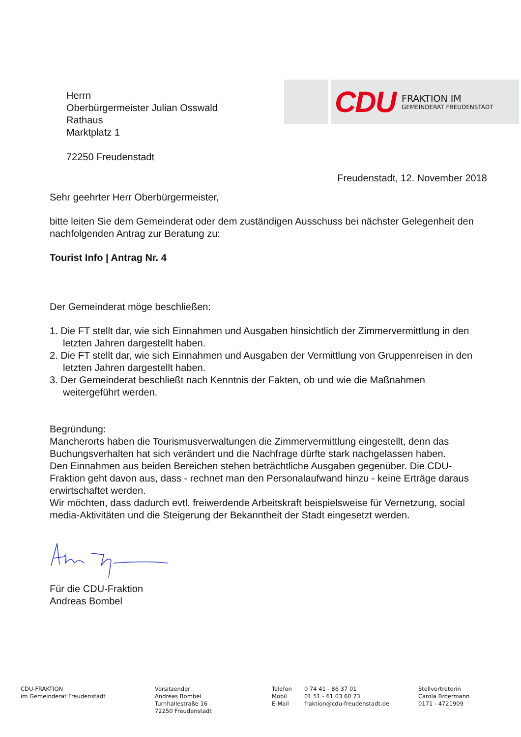CDU
FRAKTION IM
GEMEINDERAT FREUDENSTADT
Herrn
Oberbürgermeister Julian Osswald
Rathaus
Marktplatz 1
72250 Freudenstadt
Freudenstadt, 12. November 2018
Sehr geehrter Herr Oberbürgermeister,
bitte leiten Sie dem Gemeinderat oder dem zuständigen Ausschuss bei nächster Gelegenheit den nachfolgenden Antrag zur Beratung zu:
Tourist Info | Antrag Nr. 4
Der Gemeinderat möge beschließen:
1. Die FT stellt dar, wie sich Einnahmen und Ausgaben hinsichtlich der Zimmervermittlung in den letzten Jahren dargestellt haben.
2. Die FT stellt dar, wie sich Einnahmen und Ausgaben der Vermittlung von Gruppenreisen in den letzten Jahren dargestellt haben.
3. Der Gemeinderat beschließt nach Kenntnis der Fakten, ob und wie die Maßnahmen weitergeführt werden.
Begründung:
Mancherorts haben die Tourismusverwaltungen die Zimmervermittlung eingestellt, denn das Buchungsverhalten hat sich verändert und die Nachfrage dürfte stark nachgelassen haben.
Den Einnahmen aus beiden Bereichen stehen beträchtliche Ausgaben gegenüber. Die CDU-Fraktion geht davon aus, dass - rechnet man den Personalaufwand hinzu - keine Erträge daraus erwirtschaftet werden.
Wir möchten, dass dadurch evtl. freiwerdende Arbeitskraft beispielsweise für Vernetzung, social media-Aktivitäten und die Steigerung der Bekanntheit der Stadt eingesetzt werden.
Für die CDU-Fraktion
Andreas Bombel
CDU-FRAKTION
im Gemeinderat Freudenstadt
Vorsitzender
Andreas Bombel
Turnhallestraße 16
72250 Freudenstadt
Telefon
Mobil
E-Mail
0 74 41 - 86 37 01
01 51 - 61 03 60 73
fraktion@cdu-freudenstadt.de
Stellvertreterin
Carola Broermann
0171 - 4721909